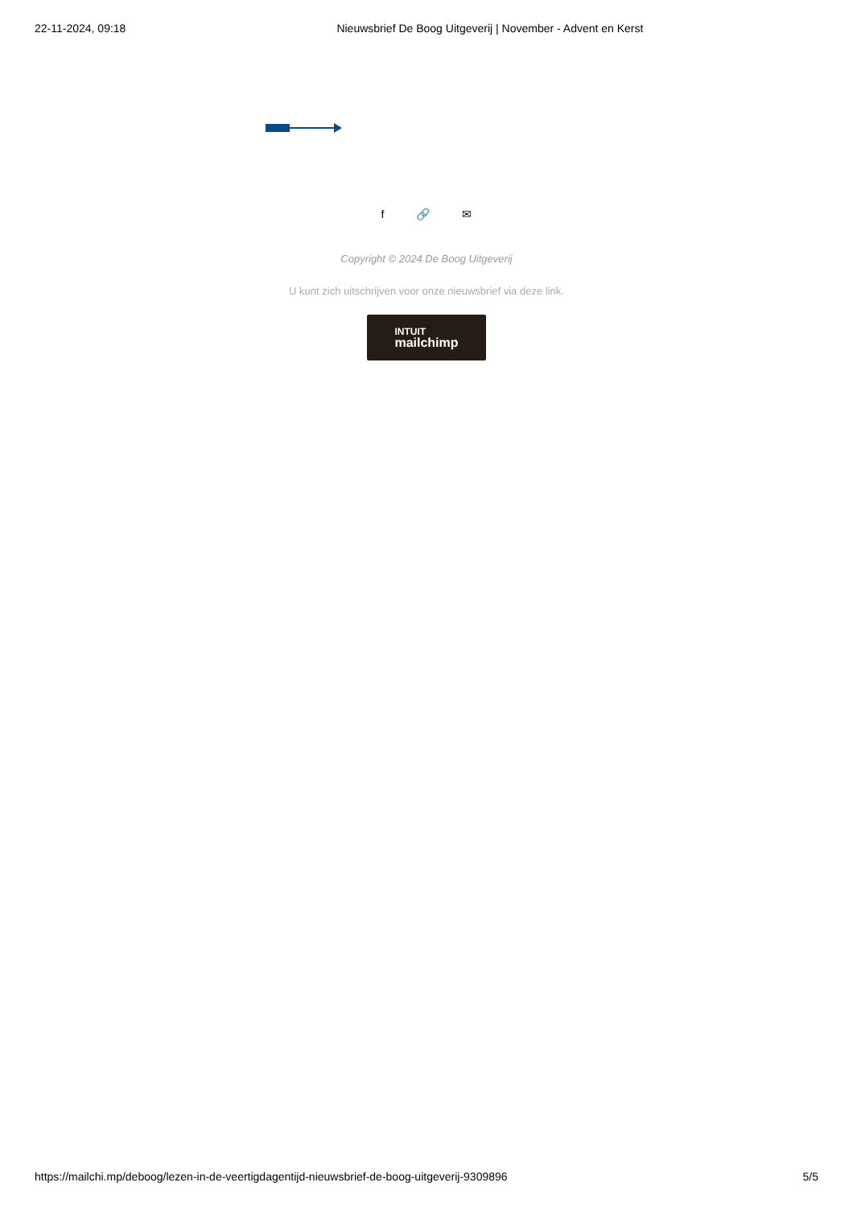22-11-2024, 09:18 Nieuwsbrief De Boog Uitgeverij | November - Advent en Kerst
f 🔗 ✉
Copyright © 2024 De Boog Uitgeverij
U kunt zich uitschrijven voor onze nieuwsbrief via deze link.
INTUIT
mailchimp
https://mailchi.mp/deboog/lezen-in-de-veertigdagentijd-nieuwsbrief-de-boog-uitgeverij-9309896 5/5